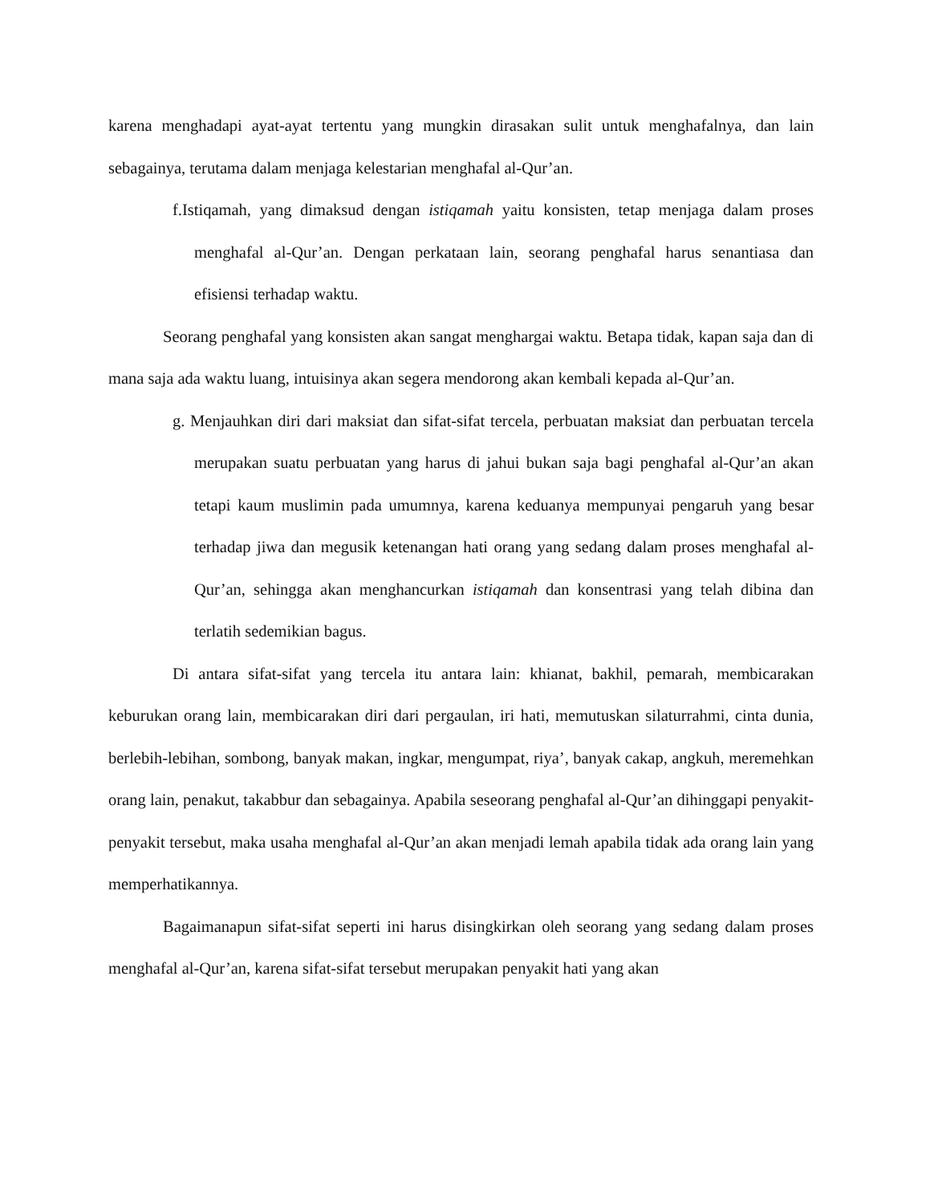karena menghadapi ayat-ayat tertentu yang mungkin dirasakan sulit untuk menghafalnya, dan lain sebagainya, terutama dalam menjaga kelestarian menghafal al-Qur’an.
f.Istiqamah, yang dimaksud dengan istiqamah yaitu konsisten, tetap menjaga dalam proses menghafal al-Qur’an. Dengan perkataan lain, seorang penghafal harus senantiasa dan efisiensi terhadap waktu.
Seorang penghafal yang konsisten akan sangat menghargai waktu. Betapa tidak, kapan saja dan di mana saja ada waktu luang, intuisinya akan segera mendorong akan kembali kepada al-Qur’an.
g. Menjauhkan diri dari maksiat dan sifat-sifat tercela, perbuatan maksiat dan perbuatan tercela merupakan suatu perbuatan yang harus di jahui bukan saja bagi penghafal al-Qur’an akan tetapi kaum muslimin pada umumnya, karena keduanya mempunyai pengaruh yang besar terhadap jiwa dan megusik ketenangan hati orang yang sedang dalam proses menghafal al-Qur’an, sehingga akan menghancurkan istiqamah dan konsentrasi yang telah dibina dan terlatih sedemikian bagus.
Di antara sifat-sifat yang tercela itu antara lain: khianat, bakhil, pemarah, membicarakan keburukan orang lain, membicarakan diri dari pergaulan, iri hati, memutuskan silaturrahmi, cinta dunia, berlebih-lebihan, sombong, banyak makan, ingkar, mengumpat, riya’, banyak cakap, angkuh, meremehkan orang lain, penakut, takabbur dan sebagainya. Apabila seseorang penghafal al-Qur’an dihinggapi penyakit-penyakit tersebut, maka usaha menghafal al-Qur’an akan menjadi lemah apabila tidak ada orang lain yang memperhatikannya.
Bagaimanapun sifat-sifat seperti ini harus disingkirkan oleh seorang yang sedang dalam proses menghafal al-Qur’an, karena sifat-sifat tersebut merupakan penyakit hati yang akan